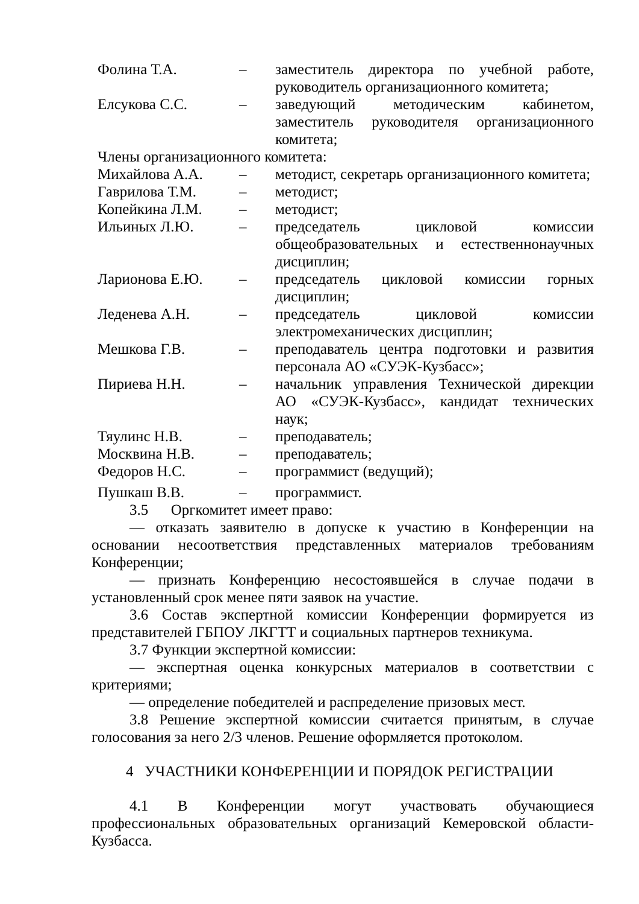| Фолина Т.А. | – | заместитель директора по учебной работе, руководитель организационного комитета; |
| Елсукова С.С. | – | заведующий методическим кабинетом, заместитель руководителя организационного комитета; |
| Члены организационного комитета: | | |
| Михайлова А.А. | – | методист, секретарь организационного комитета; |
| Гаврилова Т.М. | – | методист; |
| Копейкина Л.М. | – | методист; |
| Ильиных Л.Ю. | – | председатель цикловой комиссии общеобразовательных и естественнонаучных дисциплин; |
| Ларионова Е.Ю. | – | председатель цикловой комиссии горных дисциплин; |
| Леденева А.Н. | – | председатель цикловой комиссии электромеханических дисциплин; |
| Мешкова Г.В. | – | преподаватель центра подготовки и развития персонала АО «СУЭК-Кузбасс»; |
| Пириева Н.Н. | – | начальник управления Технической дирекции АО «СУЭК-Кузбасс», кандидат технических наук; |
| Тяулинс Н.В. | – | преподаватель; |
| Москвина Н.В. | – | преподаватель; |
| Федоров Н.С. | – | программист (ведущий); |
| Пушкаш В.В. | – | программист. |
3.5 Оргкомитет имеет право:
— отказать заявителю в допуске к участию в Конференции на основании несоответствия представленных материалов требованиям Конференции;
— признать Конференцию несостоявшейся в случае подачи в установленный срок менее пяти заявок на участие.
3.6 Состав экспертной комиссии Конференции формируется из представителей ГБПОУ ЛКГТТ и социальных партнеров техникума.
3.7 Функции экспертной комиссии:
— экспертная оценка конкурсных материалов в соответствии с критериями;
— определение победителей и распределение призовых мест.
3.8 Решение экспертной комиссии считается принятым, в случае голосования за него 2/3 членов. Решение оформляется протоколом.
4 УЧАСТНИКИ КОНФЕРЕНЦИИ И ПОРЯДОК РЕГИСТРАЦИИ
4.1 В Конференции могут участвовать обучающиеся профессиональных образовательных организаций Кемеровской области-Кузбасса.